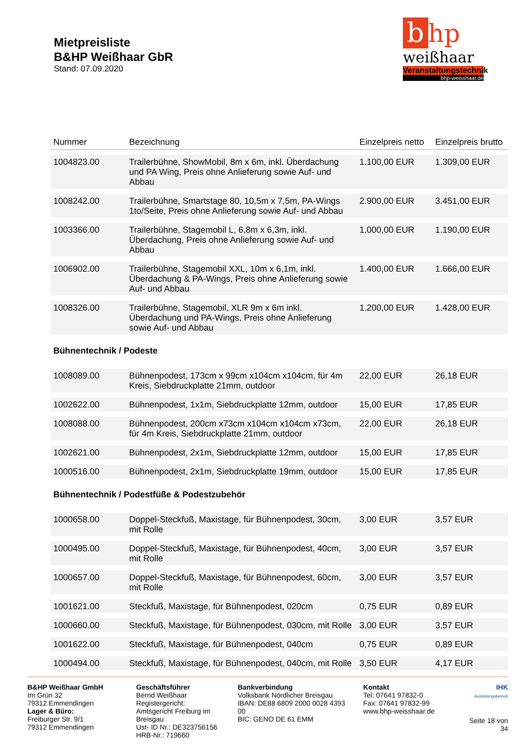Mietpreisliste
B&HP Weißhaar GbR
Stand: 07.09.2020
bhp
weißhaar
Veranstaltungstechnik
bhp-weisshaar.de
| Nummer | Bezeichnung | Einzelpreis netto | Einzelpreis brutto |
| --- | --- | --- | --- |
| 1004823.00 | Trailerbühne, ShowMobil, 8m x 6m, inkl. Überdachung und PA Wing, Preis ohne Anlieferung sowie Auf- und Abbau | 1.100,00 EUR | 1.309,00 EUR |
| 1008242.00 | Trailerbühne, Smartstage 80, 10,5m x 7,5m, PA-Wings 1to/Seite, Preis ohne Anlieferung sowie Auf- und Abbau | 2.900,00 EUR | 3.451,00 EUR |
| 1003366.00 | Trailerbühne, Stagemobil L, 6,8m x 6,3m, inkl. Überdachung, Preis ohne Anlieferung sowie Auf- und Abbau | 1.000,00 EUR | 1.190,00 EUR |
| 1006902.00 | Trailerbühne, Stagemobil XXL, 10m x 6,1m, inkl. Überdachung & PA-Wings, Preis ohne Anlieferung sowie Auf- und Abbau | 1.400,00 EUR | 1.666,00 EUR |
| 1008326.00 | Trailerbühne, Stagemobil, XLR 9m x 6m inkl. Überdachung und PA-Wings, Preis ohne Anlieferung sowie Auf- und Abbau | 1.200,00 EUR | 1.428,00 EUR |
| Bühnentechnik / Podeste | | | |
| 1008089.00 | Bühnenpodest, 173cm x 99cm x104cm x104cm, für 4m Kreis, Siebdruckplatte 21mm, outdoor | 22,00 EUR | 26,18 EUR |
| 1002622.00 | Bühnenpodest, 1x1m, Siebdruckplatte 12mm, outdoor | 15,00 EUR | 17,85 EUR |
| 1008088.00 | Bühnenpodest, 200cm x73cm x104cm x104cm x73cm, für 4m Kreis, Siebdruckplatte 21mm, outdoor | 22,00 EUR | 26,18 EUR |
| 1002621.00 | Bühnenpodest, 2x1m, Siebdruckplatte 12mm, outdoor | 15,00 EUR | 17,85 EUR |
| 1000516.00 | Bühnenpodest, 2x1m, Siebdruckplatte 19mm, outdoor | 15,00 EUR | 17,85 EUR |
| Bühnentechnik / Podestfüße & Podestzubehör | | | |
| 1000658.00 | Doppel-Steckfuß, Maxistage, für Bühnenpodest, 30cm, mit Rolle | 3,00 EUR | 3,57 EUR |
| 1000495.00 | Doppel-Steckfuß, Maxistage, für Bühnenpodest, 40cm, mit Rolle | 3,00 EUR | 3,57 EUR |
| 1000657.00 | Doppel-Steckfuß, Maxistage, für Bühnenpodest, 60cm, mit Rolle | 3,00 EUR | 3,57 EUR |
| 1001621.00 | Steckfuß, Maxistage, für Bühnenpodest, 020cm | 0,75 EUR | 0,89 EUR |
| 1000660.00 | Steckfuß, Maxistage, für Bühnenpodest, 030cm, mit Rolle | 3,00 EUR | 3,57 EUR |
| 1001622.00 | Steckfuß, Maxistage, für Bühnenpodest, 040cm | 0,75 EUR | 0,89 EUR |
| 1000494.00 | Steckfuß, Maxistage, für Bühnenpodest, 040cm, mit Rolle | 3,50 EUR | 4,17 EUR |
B&HP Weißhaar GmbH
Im Grün 32
79312 Emmendingen
Lager & Büro:
Freiburger Str. 9/1
79312 Emmendingen
Geschäftsführer
Bernd Weißhaar
Registergericht: Amtsgericht Freiburg im Breisgau
Ust- ID Nr.: DE323756156
HRB-Nr.: 719660
Bankverbindung
Volksbank Nördlicher Breisgau
IBAN: DE88 6809 2000 0028 4393 00
BIC: GENO DE 61 EMM
Kontakt
Tel: 07641 97832-0
Fax: 07641 97832-99
www.bhp-weisshaar.de
IHK
Ausbildungsbetrieb
Seite 18 von 34